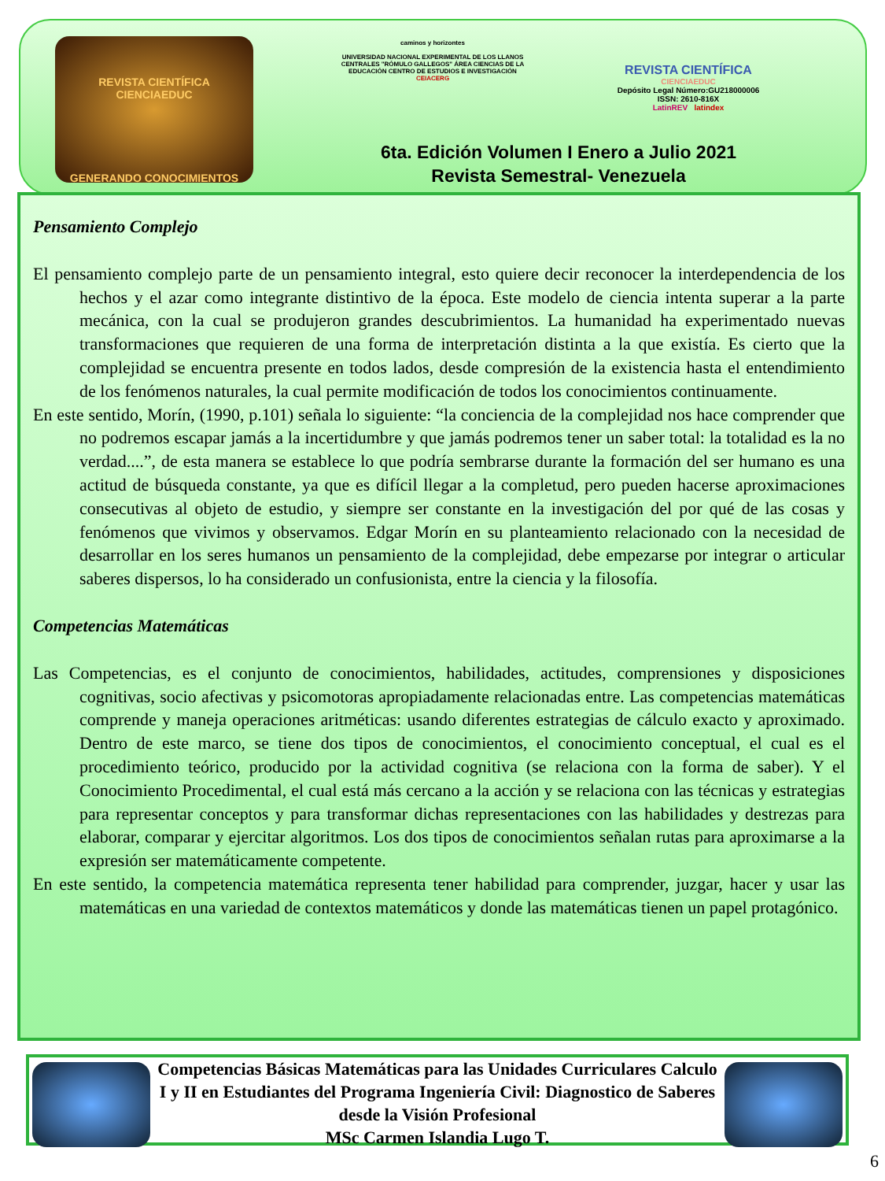REVISTA CIENTÍFICA
CIENCIAEDUC
GENERANDO CONOCIMIENTOS
caminos y horizontes
UNIVERSIDAD NACIONAL EXPERIMENTAL DE LOS LLANOS CENTRALES "RÓMULO GALLEGOS" ÁREA CIENCIAS DE LA EDUCACIÓN CENTRO DE ESTUDIOS E INVESTIGACIÓN
CEIACERG
REVISTA CIENTÍFICA
CIENCIAEDUC
Depósito Legal Número:GU218000006
ISSN: 2610-816X
LatinREV latindex
6ta. Edición Volumen I Enero a Julio 2021
Revista Semestral- Venezuela
Pensamiento Complejo
El pensamiento complejo parte de un pensamiento integral, esto quiere decir reconocer la interdependencia de los hechos y el azar como integrante distintivo de la época. Este modelo de ciencia intenta superar a la parte mecánica, con la cual se produjeron grandes descubrimientos. La humanidad ha experimentado nuevas transformaciones que requieren de una forma de interpretación distinta a la que existía. Es cierto que la complejidad se encuentra presente en todos lados, desde compresión de la existencia hasta el entendimiento de los fenómenos naturales, la cual permite modificación de todos los conocimientos continuamente.
En este sentido, Morín, (1990, p.101) señala lo siguiente: “la conciencia de la complejidad nos hace comprender que no podremos escapar jamás a la incertidumbre y que jamás podremos tener un saber total: la totalidad es la no verdad....”, de esta manera se establece lo que podría sembrarse durante la formación del ser humano es una actitud de búsqueda constante, ya que es difícil llegar a la completud, pero pueden hacerse aproximaciones consecutivas al objeto de estudio, y siempre ser constante en la investigación del por qué de las cosas y fenómenos que vivimos y observamos. Edgar Morín en su planteamiento relacionado con la necesidad de desarrollar en los seres humanos un pensamiento de la complejidad, debe empezarse por integrar o articular saberes dispersos, lo ha considerado un confusionista, entre la ciencia y la filosofía.
Competencias Matemáticas
Las Competencias, es el conjunto de conocimientos, habilidades, actitudes, comprensiones y disposiciones cognitivas, socio afectivas y psicomotoras apropiadamente relacionadas entre. Las competencias matemáticas comprende y maneja operaciones aritméticas: usando diferentes estrategias de cálculo exacto y aproximado. Dentro de este marco, se tiene dos tipos de conocimientos, el conocimiento conceptual, el cual es el procedimiento teórico, producido por la actividad cognitiva (se relaciona con la forma de saber). Y el Conocimiento Procedimental, el cual está más cercano a la acción y se relaciona con las técnicas y estrategias para representar conceptos y para transformar dichas representaciones con las habilidades y destrezas para elaborar, comparar y ejercitar algoritmos. Los dos tipos de conocimientos señalan rutas para aproximarse a la expresión ser matemáticamente competente.
En este sentido, la competencia matemática representa tener habilidad para comprender, juzgar, hacer y usar las matemáticas en una variedad de contextos matemáticos y donde las matemáticas tienen un papel protagónico.
Competencias Básicas Matemáticas para las Unidades Curriculares Calculo I y II en Estudiantes del Programa Ingeniería Civil: Diagnostico de Saberes desde la Visión Profesional
MSc Carmen Islandia Lugo T.
6